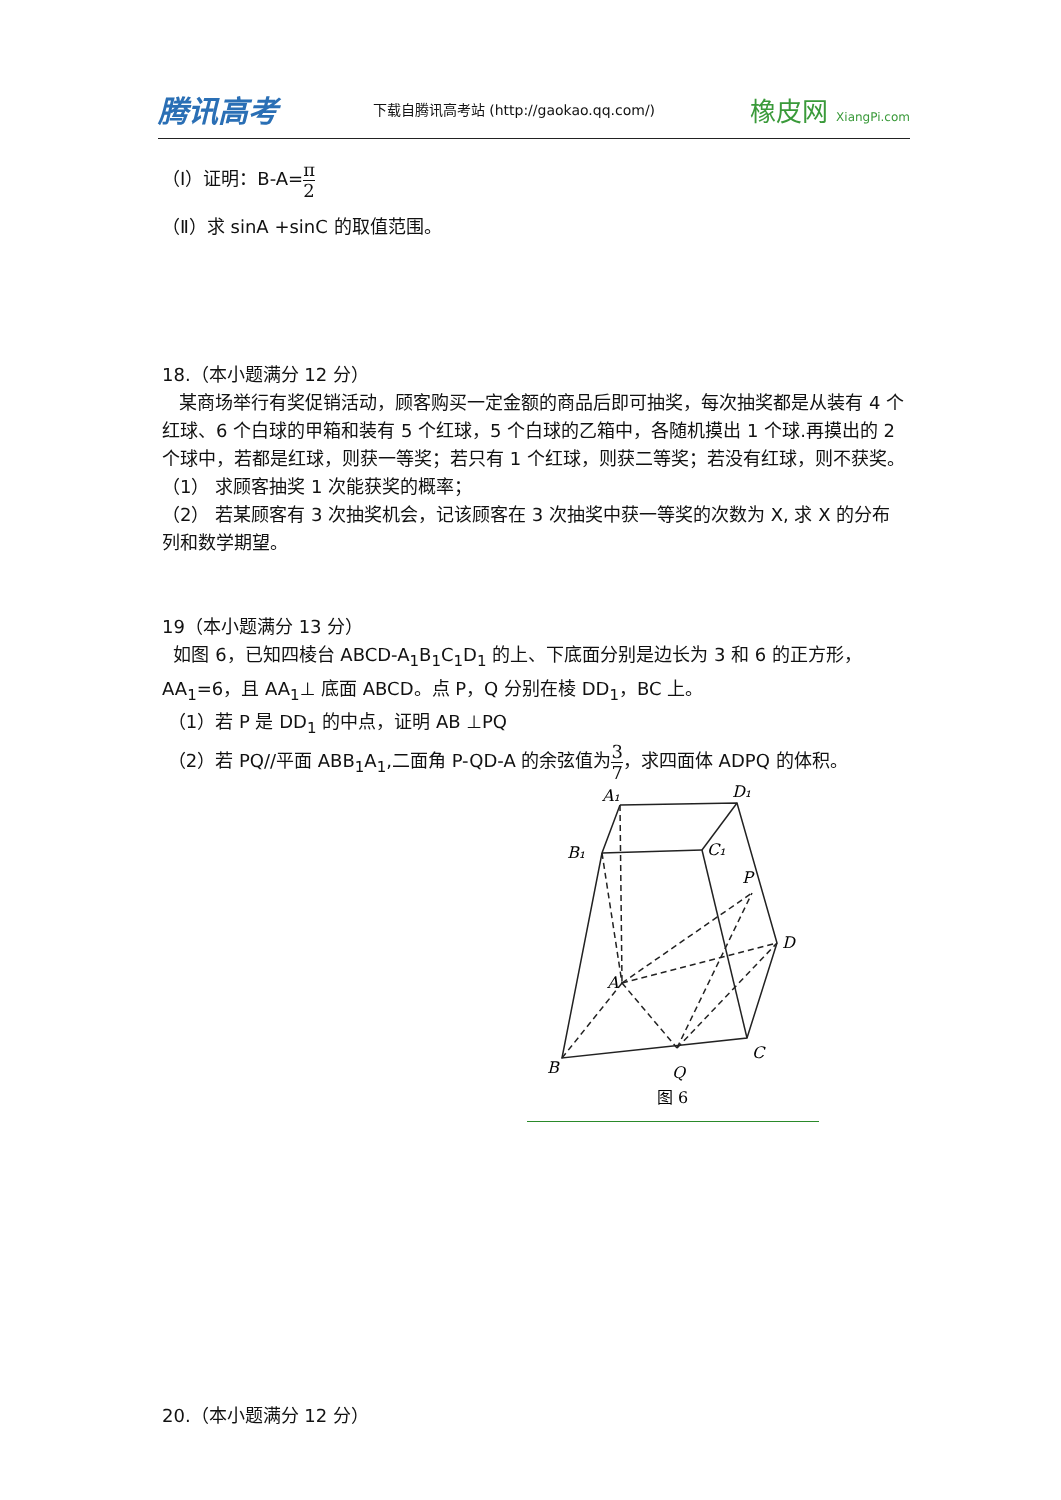腾讯高考 下载自腾讯高考站 (http://gaokao.qq.com/) 橡皮网 XiangPi.com
（Ⅰ）证明：B-A=π 2
（Ⅱ）求 sinA +sinC 的取值范围。
18.（本小题满分 12 分）
某商场举行有奖促销活动，顾客购买一定金额的商品后即可抽奖，每次抽奖都是从装有 4 个红球、6 个白球的甲箱和装有 5 个红球，5 个白球的乙箱中，各随机摸出 1 个球.再摸出的 2 个球中，若都是红球，则获一等奖；若只有 1 个红球，则获二等奖；若没有红球，则不获奖。
（1） 求顾客抽奖 1 次能获奖的概率；
（2） 若某顾客有 3 次抽奖机会，记该顾客在 3 次抽奖中获一等奖的次数为 X, 求 X 的分布列和数学期望。
19（本小题满分 13 分）
如图 6，已知四棱台 ABCD-A<sub>1</sub>B<sub>1</sub>C<sub>1</sub>D<sub>1</sub> 的上、下底面分别是边长为 3 和 6 的正方形，AA<sub>1</sub>=6，且 AA<sub>1</sub>⊥ 底面 ABCD。点 P，Q 分别在棱 DD<sub>1</sub>，BC 上。
（1）若 P 是 DD<sub>1</sub> 的中点，证明 AB ⊥PQ
（2）若 PQ//平面 ABB<sub>1</sub>A<sub>1</sub>,二面角 P-QD-A 的余弦值为3 7，求四面体 ADPQ 的体积。
A₁
D₁
B₁
C₁
P
A
D
B
Q
C
图 6
20.（本小题满分 12 分）